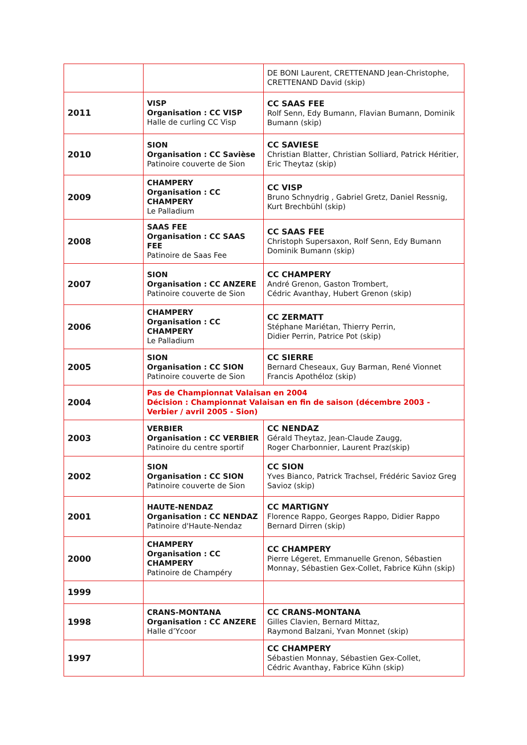| | | DE BONI Laurent, CRETTENAND Jean-Christophe, CRETTENAND David (skip) |
| 2011 | VISP Organisation : CC VISP Halle de curling CC Visp | CC SAAS FEE Rolf Senn, Edy Bumann, Flavian Bumann, Dominik Bumann (skip) |
| 2010 | SION Organisation : CC Savièse Patinoire couverte de Sion | CC SAVIESE Christian Blatter, Christian Solliard, Patrick Héritier, Eric Theytaz (skip) |
| 2009 | CHAMPERY Organisation : CC CHAMPERY Le Palladium | CC VISP Bruno Schnydrig , Gabriel Gretz, Daniel Ressnig, Kurt Brechbühl (skip) |
| 2008 | SAAS FEE Organisation : CC SAAS FEE Patinoire de Saas Fee | CC SAAS FEE Christoph Supersaxon, Rolf Senn, Edy Bumann Dominik Bumann (skip) |
| 2007 | SION Organisation : CC ANZERE Patinoire couverte de Sion | CC CHAMPERY André Grenon, Gaston Trombert, Cédric Avanthay, Hubert Grenon (skip) |
| 2006 | CHAMPERY Organisation : CC CHAMPERY Le Palladium | CC ZERMATT Stéphane Mariétan, Thierry Perrin, Didier Perrin, Patrice Pot (skip) |
| 2005 | SION Organisation : CC SION Patinoire couverte de Sion | CC SIERRE Bernard Cheseaux, Guy Barman, René Vionnet Francis Apothéloz (skip) |
| 2004 | Pas de Championnat Valaisan en 2004 Décision : Championnat Valaisan en fin de saison (décembre 2003 - Verbier / avril 2005 - Sion) | |
| 2003 | VERBIER Organisation : CC VERBIER Patinoire du centre sportif | CC NENDAZ Gérald Theytaz, Jean-Claude Zaugg, Roger Charbonnier, Laurent Praz(skip) |
| 2002 | SION Organisation : CC SION Patinoire couverte de Sion | CC SION Yves Bianco, Patrick Trachsel, Frédéric Savioz Greg Savioz (skip) |
| 2001 | HAUTE-NENDAZ Organisation : CC NENDAZ Patinoire d'Haute-Nendaz | CC MARTIGNY Florence Rappo, Georges Rappo, Didier Rappo Bernard Dirren (skip) |
| 2000 | CHAMPERY Organisation : CC CHAMPERY Patinoire de Champéry | CC CHAMPERY Pierre Légeret, Emmanuelle Grenon, Sébastien Monnay, Sébastien Gex-Collet, Fabrice Kühn (skip) |
| 1999 | | |
| 1998 | CRANS-MONTANA Organisation : CC ANZERE Halle d’Ycoor | CC CRANS-MONTANA Gilles Clavien, Bernard Mittaz, Raymond Balzani, Yvan Monnet (skip) |
| 1997 | | CC CHAMPERY Sébastien Monnay, Sébastien Gex-Collet, Cédric Avanthay, Fabrice Kühn (skip) |